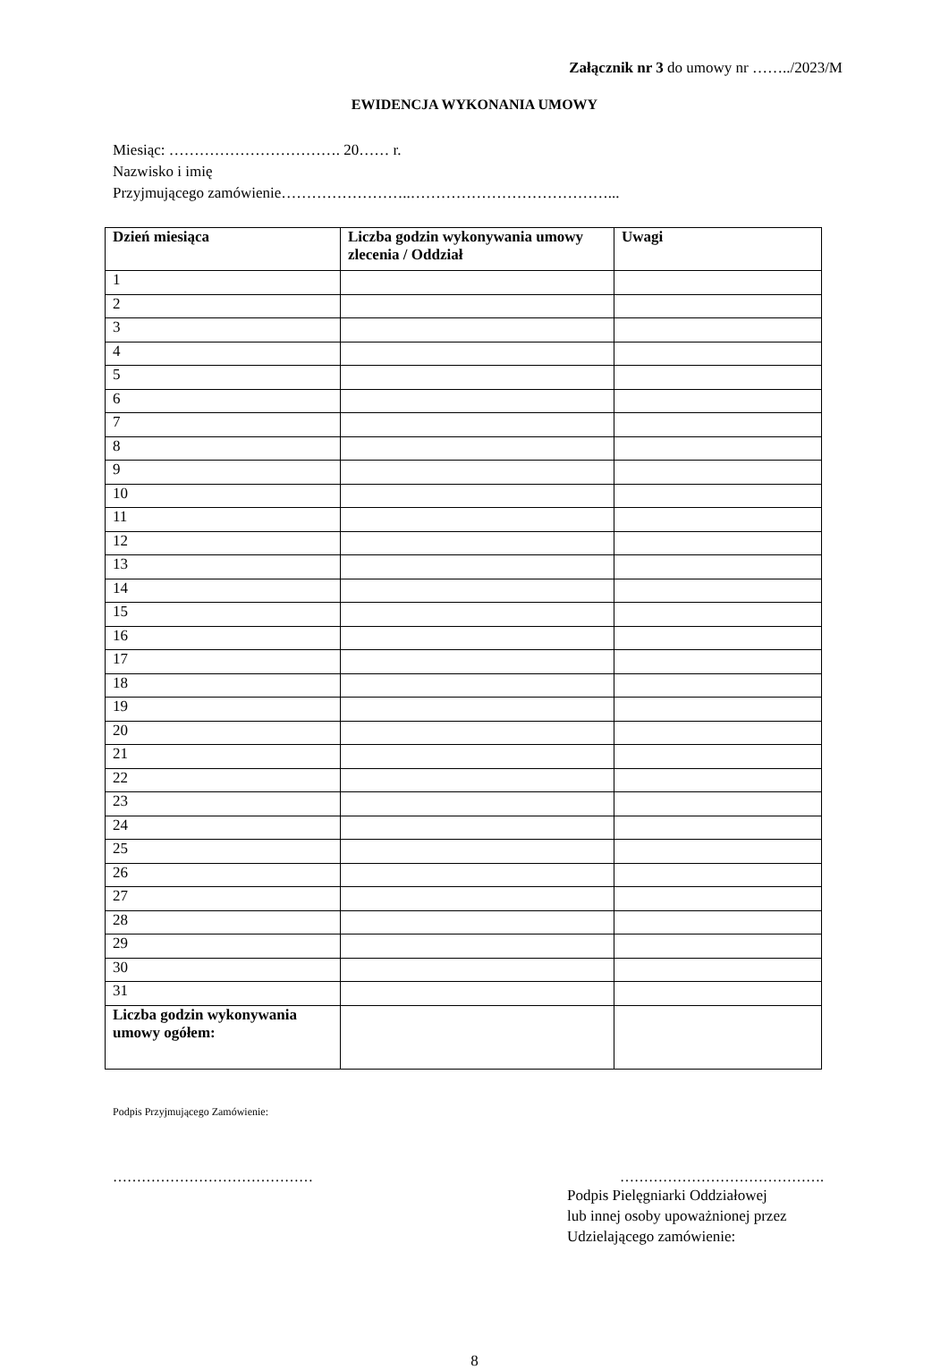Załącznik nr 3 do umowy nr ……../2023/M
EWIDENCJA WYKONANIA UMOWY
Miesiąc: ……………………………. 20…… r.
Nazwisko i imię
Przyjmującego zamówienie……………………..…………………………………...
| Dzień miesiąca | Liczba godzin wykonywania umowy zlecenia / Oddział | Uwagi |
| --- | --- | --- |
| 1 | | |
| 2 | | |
| 3 | | |
| 4 | | |
| 5 | | |
| 6 | | |
| 7 | | |
| 8 | | |
| 9 | | |
| 10 | | |
| 11 | | |
| 12 | | |
| 13 | | |
| 14 | | |
| 15 | | |
| 16 | | |
| 17 | | |
| 18 | | |
| 19 | | |
| 20 | | |
| 21 | | |
| 22 | | |
| 23 | | |
| 24 | | |
| 25 | | |
| 26 | | |
| 27 | | |
| 28 | | |
| 29 | | |
| 30 | | |
| 31 | | |
| Liczba godzin wykonywania umowy ogółem: | | |
Podpis Przyjmującego Zamówienie:
…………………………………… …………………………………….
Podpis Pielęgniarki Oddziałowej
lub innej osoby upoważnionej przez
Udzielającego zamówienie:
8